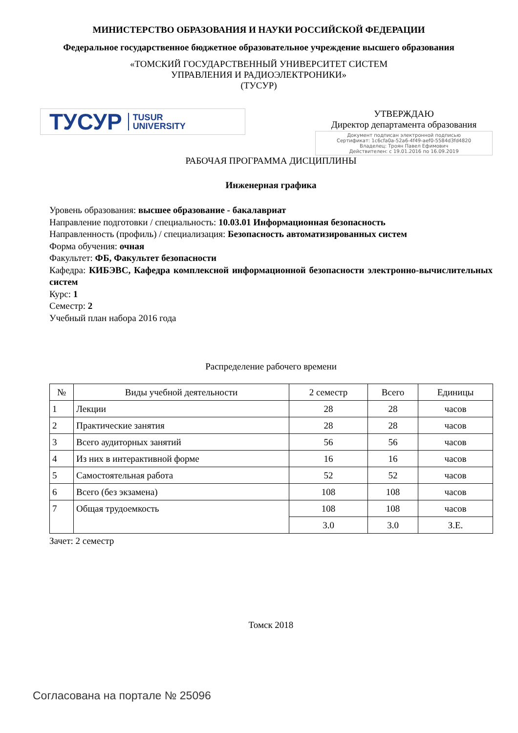МИНИСТЕРСТВО ОБРАЗОВАНИЯ И НАУКИ РОССИЙСКОЙ ФЕДЕРАЦИИ
Федеральное государственное бюджетное образовательное учреждение высшего образования
«ТОМСКИЙ ГОСУДАРСТВЕННЫЙ УНИВЕРСИТЕТ СИСТЕМ
УПРАВЛЕНИЯ И РАДИОЭЛЕКТРОНИКИ»
(ТУСУР)
ТУСУР TUSUR
UNIVERSITY
УТВЕРЖДАЮ
Директор департамента образования
Документ подписан электронной подписью
Сертификат: 1c6cfa0a-52a6-4f49-aef0-5584d3fd4820
Владелец: Троян Павел Ефимович
Действителен: с 19.01.2016 по 16.09.2019
РАБОЧАЯ ПРОГРАММА ДИСЦИПЛИНЫ
Инженерная графика
Уровень образования: высшее образование - бакалавриат
Направление подготовки / специальность: 10.03.01 Информационная безопасность
Направленность (профиль) / специализация: Безопасность автоматизированных систем
Форма обучения: очная
Факультет: ФБ, Факультет безопасности
Кафедра: КИБЭВС, Кафедра комплексной информационной безопасности электронно-вычислительных систем
Курс: 1
Семестр: 2
Учебный план набора 2016 года
Распределение рабочего времени
| № | Виды учебной деятельности | 2 семестр | Всего | Единицы |
| --- | --- | --- | --- | --- |
| 1 | Лекции | 28 | 28 | часов |
| 2 | Практические занятия | 28 | 28 | часов |
| 3 | Всего аудиторных занятий | 56 | 56 | часов |
| 4 | Из них в интерактивной форме | 16 | 16 | часов |
| 5 | Самостоятельная работа | 52 | 52 | часов |
| 6 | Всего (без экзамена) | 108 | 108 | часов |
| 7 | Общая трудоемкость | 108 | 108 | часов |
| | | 3.0 | 3.0 | З.Е. |
Зачет: 2 семестр
Томск 2018
Согласована на портале № 25096